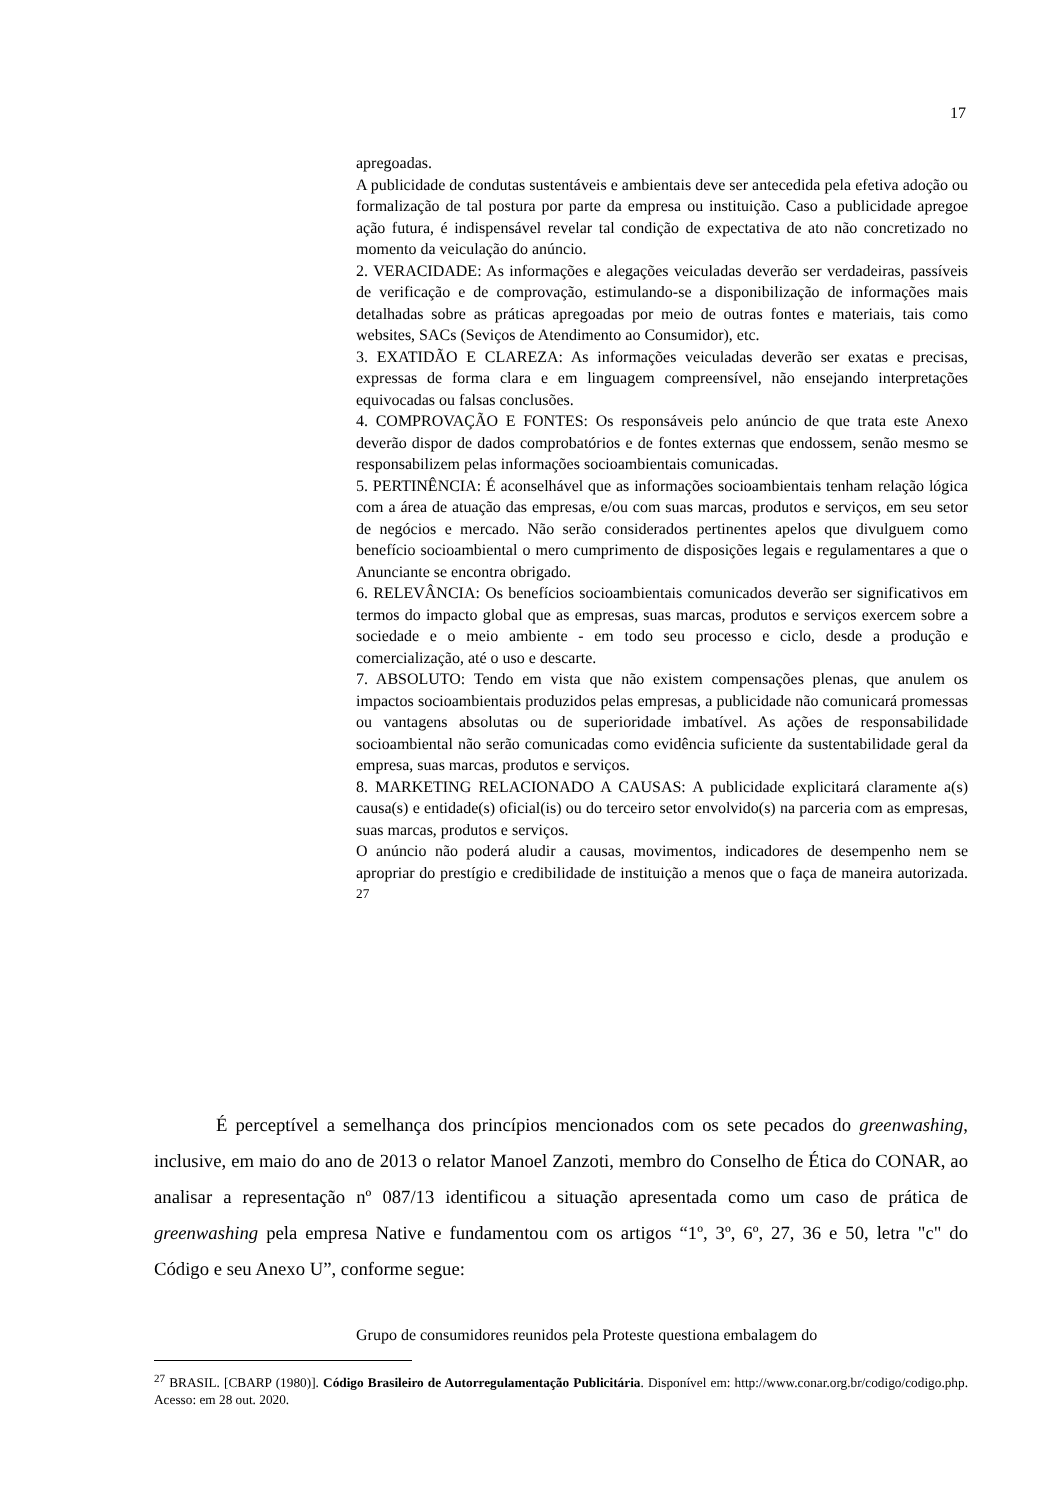17
apregoadas.
A publicidade de condutas sustentáveis e ambientais deve ser antecedida pela efetiva adoção ou formalização de tal postura por parte da empresa ou instituição. Caso a publicidade apregoe ação futura, é indispensável revelar tal condição de expectativa de ato não concretizado no momento da veiculação do anúncio.
2. VERACIDADE: As informações e alegações veiculadas deverão ser verdadeiras, passíveis de verificação e de comprovação, estimulando-se a disponibilização de informações mais detalhadas sobre as práticas apregoadas por meio de outras fontes e materiais, tais como websites, SACs (Seviços de Atendimento ao Consumidor), etc.
3. EXATIDÃO E CLAREZA: As informações veiculadas deverão ser exatas e precisas, expressas de forma clara e em linguagem compreensível, não ensejando interpretações equivocadas ou falsas conclusões.
4. COMPROVAÇÃO E FONTES: Os responsáveis pelo anúncio de que trata este Anexo deverão dispor de dados comprobatórios e de fontes externas que endossem, senão mesmo se responsabilizem pelas informações socioambientais comunicadas.
5. PERTINÊNCIA: É aconselhável que as informações socioambientais tenham relação lógica com a área de atuação das empresas, e/ou com suas marcas, produtos e serviços, em seu setor de negócios e mercado. Não serão considerados pertinentes apelos que divulguem como benefício socioambiental o mero cumprimento de disposições legais e regulamentares a que o Anunciante se encontra obrigado.
6. RELEVÂNCIA: Os benefícios socioambientais comunicados deverão ser significativos em termos do impacto global que as empresas, suas marcas, produtos e serviços exercem sobre a sociedade e o meio ambiente - em todo seu processo e ciclo, desde a produção e comercialização, até o uso e descarte.
7. ABSOLUTO: Tendo em vista que não existem compensações plenas, que anulem os impactos socioambientais produzidos pelas empresas, a publicidade não comunicará promessas ou vantagens absolutas ou de superioridade imbatível. As ações de responsabilidade socioambiental não serão comunicadas como evidência suficiente da sustentabilidade geral da empresa, suas marcas, produtos e serviços.
8. MARKETING RELACIONADO A CAUSAS: A publicidade explicitará claramente a(s) causa(s) e entidade(s) oficial(is) ou do terceiro setor envolvido(s) na parceria com as empresas, suas marcas, produtos e serviços.
O anúncio não poderá aludir a causas, movimentos, indicadores de desempenho nem se apropriar do prestígio e credibilidade de instituição a menos que o faça de maneira autorizada. <sup>27</sup>
É perceptível a semelhança dos princípios mencionados com os sete pecados do greenwashing, inclusive, em maio do ano de 2013 o relator Manoel Zanzoti, membro do Conselho de Ética do CONAR, ao analisar a representação nº 087/13 identificou a situação apresentada como um caso de prática de greenwashing pela empresa Native e fundamentou com os artigos “1º, 3º, 6º, 27, 36 e 50, letra "c" do Código e seu Anexo U”, conforme segue:
Grupo de consumidores reunidos pela Proteste questiona embalagem do
<sup>27</sup> BRASIL. [CBARP (1980)]. Código Brasileiro de Autorregulamentação Publicitária. Disponível em: http://www.conar.org.br/codigo/codigo.php. Acesso: em 28 out. 2020.